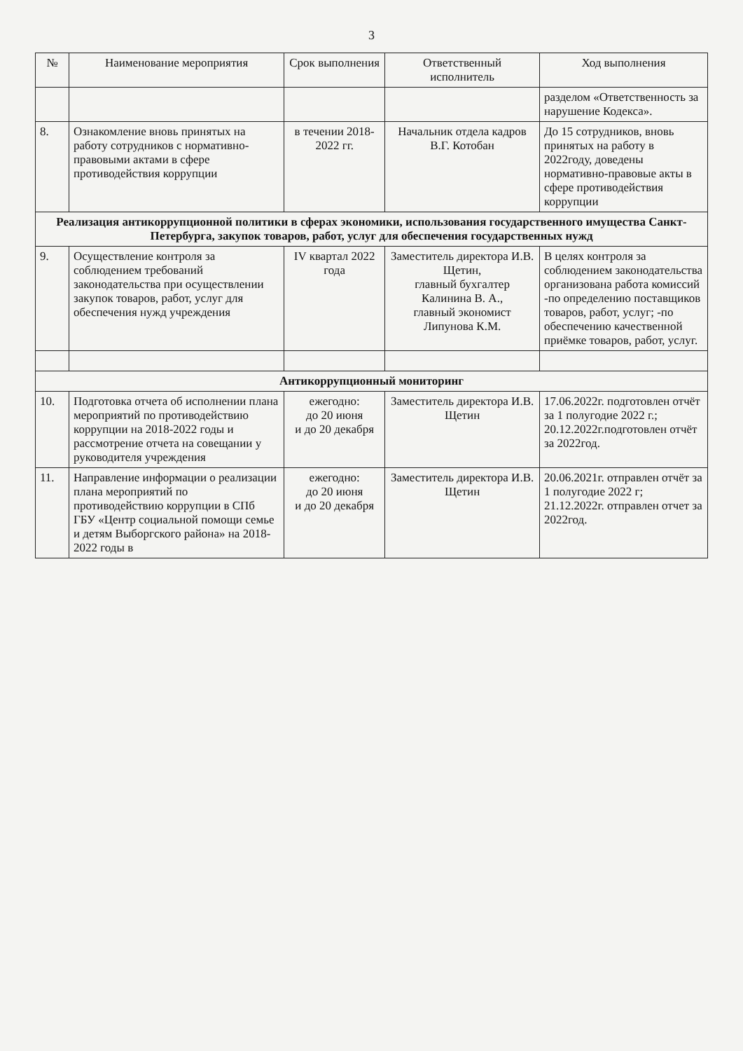3
| № | Наименование мероприятия | Срок выполнения | Ответственный исполнитель | Ход выполнения |
| --- | --- | --- | --- | --- |
| | | | | разделом «Ответственность за нарушение Кодекса». |
| 8. | Ознакомление вновь принятых на работу сотрудников с нормативно-правовыми актами в сфере противодействия коррупции | в течении 2018-2022 гг. | Начальник отдела кадров В.Г. Котобан | До 15 сотрудников, вновь принятых на работу в 2022году, доведены нормативно-правовые акты в сфере противодействия коррупции |
| Реализация антикоррупционной политики в сферах экономики, использования государственного имущества Санкт-Петербурга, закупок товаров, работ, услуг для обеспечения государственных нужд | | | | |
| 9. | Осуществление контроля за соблюдением требований законодательства при осуществлении закупок товаров, работ, услуг для обеспечения нужд учреждения | IV квартал 2022 года | Заместитель директора И.В. Щетин, главный бухгалтер Калинина В. А., главный экономист Липунова К.М. | В целях контроля за соблюдением законодательства организована работа комиссий -по определению поставщиков товаров, работ, услуг; -по обеспечению качественной приёмке товаров, работ, услуг. |
| Антикоррупционный мониторинг | | | | |
| 10. | Подготовка отчета об исполнении плана мероприятий по противодействию коррупции на 2018-2022 годы и рассмотрение отчета на совещании у руководителя учреждения | ежегодно: до 20 июня и до 20 декабря | Заместитель директора И.В. Щетин | 17.06.2022г. подготовлен отчёт за 1 полугодие 2022 г.; 20.12.2022г.подготовлен отчёт за 2022год. |
| 11. | Направление информации о реализации плана мероприятий по противодействию коррупции в СПб ГБУ «Центр социальной помощи семье и детям Выборгского района» на 2018-2022 годы в | ежегодно: до 20 июня и до 20 декабря | Заместитель директора И.В. Щетин | 20.06.2021г. отправлен отчёт за 1 полугодие 2022 г; 21.12.2022г. отправлен отчет за 2022год. |